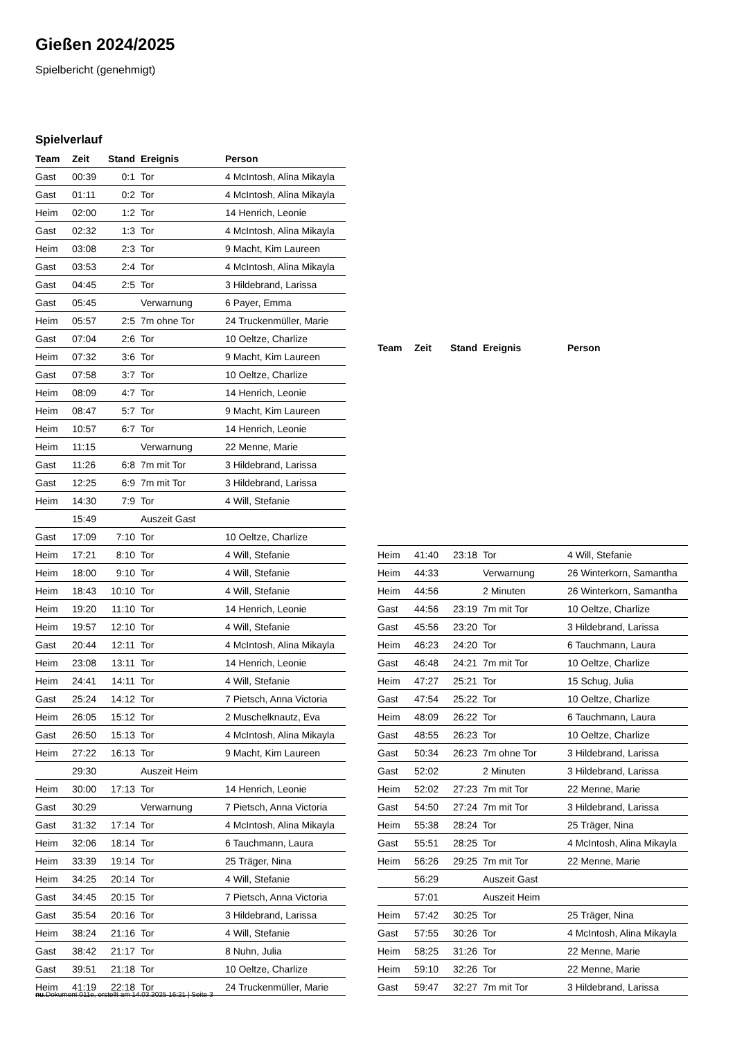Gießen 2024/2025
Spielbericht (genehmigt)
Spielverlauf
| Team | Zeit | Stand | Ereignis | Person |
| --- | --- | --- | --- | --- |
| Gast | 00:39 | 0:1 | Tor | 4 McIntosh, Alina Mikayla |
| Gast | 01:11 | 0:2 | Tor | 4 McIntosh, Alina Mikayla |
| Heim | 02:00 | 1:2 | Tor | 14 Henrich, Leonie |
| Gast | 02:32 | 1:3 | Tor | 4 McIntosh, Alina Mikayla |
| Heim | 03:08 | 2:3 | Tor | 9 Macht, Kim Laureen |
| Gast | 03:53 | 2:4 | Tor | 4 McIntosh, Alina Mikayla |
| Gast | 04:45 | 2:5 | Tor | 3 Hildebrand, Larissa |
| Gast | 05:45 | | Verwarnung | 6 Payer, Emma |
| Heim | 05:57 | 2:5 | 7m ohne Tor | 24 Truckenmüller, Marie |
| Gast | 07:04 | 2:6 | Tor | 10 Oeltze, Charlize |
| Heim | 07:32 | 3:6 | Tor | 9 Macht, Kim Laureen |
| Gast | 07:58 | 3:7 | Tor | 10 Oeltze, Charlize |
| Heim | 08:09 | 4:7 | Tor | 14 Henrich, Leonie |
| Heim | 08:47 | 5:7 | Tor | 9 Macht, Kim Laureen |
| Heim | 10:57 | 6:7 | Tor | 14 Henrich, Leonie |
| Heim | 11:15 | | Verwarnung | 22 Menne, Marie |
| Gast | 11:26 | 6:8 | 7m mit Tor | 3 Hildebrand, Larissa |
| Gast | 12:25 | 6:9 | 7m mit Tor | 3 Hildebrand, Larissa |
| Heim | 14:30 | 7:9 | Tor | 4 Will, Stefanie |
| | 15:49 | | Auszeit Gast | |
| Gast | 17:09 | 7:10 | Tor | 10 Oeltze, Charlize |
| Heim | 17:21 | 8:10 | Tor | 4 Will, Stefanie |
| Heim | 18:00 | 9:10 | Tor | 4 Will, Stefanie |
| Heim | 18:43 | 10:10 | Tor | 4 Will, Stefanie |
| Heim | 19:20 | 11:10 | Tor | 14 Henrich, Leonie |
| Heim | 19:57 | 12:10 | Tor | 4 Will, Stefanie |
| Gast | 20:44 | 12:11 | Tor | 4 McIntosh, Alina Mikayla |
| Heim | 23:08 | 13:11 | Tor | 14 Henrich, Leonie |
| Heim | 24:41 | 14:11 | Tor | 4 Will, Stefanie |
| Gast | 25:24 | 14:12 | Tor | 7 Pietsch, Anna Victoria |
| Heim | 26:05 | 15:12 | Tor | 2 Muschelknautz, Eva |
| Gast | 26:50 | 15:13 | Tor | 4 McIntosh, Alina Mikayla |
| Heim | 27:22 | 16:13 | Tor | 9 Macht, Kim Laureen |
| | 29:30 | | Auszeit Heim | |
| Heim | 30:00 | 17:13 | Tor | 14 Henrich, Leonie |
| Gast | 30:29 | | Verwarnung | 7 Pietsch, Anna Victoria |
| Gast | 31:32 | 17:14 | Tor | 4 McIntosh, Alina Mikayla |
| Heim | 32:06 | 18:14 | Tor | 6 Tauchmann, Laura |
| Heim | 33:39 | 19:14 | Tor | 25 Träger, Nina |
| Heim | 34:25 | 20:14 | Tor | 4 Will, Stefanie |
| Gast | 34:45 | 20:15 | Tor | 7 Pietsch, Anna Victoria |
| Gast | 35:54 | 20:16 | Tor | 3 Hildebrand, Larissa |
| Heim | 38:24 | 21:16 | Tor | 4 Will, Stefanie |
| Gast | 38:42 | 21:17 | Tor | 8 Nuhn, Julia |
| Gast | 39:51 | 21:18 | Tor | 10 Oeltze, Charlize |
| Heim | 41:19 | 22:18 | Tor | 24 Truckenmüller, Marie |
| Team | Zeit | Stand | Ereignis | Person |
| --- | --- | --- | --- | --- |
| Heim | 41:40 | 23:18 | Tor | 4 Will, Stefanie |
| Heim | 44:33 | | Verwarnung | 26 Winterkorn, Samantha |
| Heim | 44:56 | | 2 Minuten | 26 Winterkorn, Samantha |
| Gast | 44:56 | 23:19 | 7m mit Tor | 10 Oeltze, Charlize |
| Gast | 45:56 | 23:20 | Tor | 3 Hildebrand, Larissa |
| Heim | 46:23 | 24:20 | Tor | 6 Tauchmann, Laura |
| Gast | 46:48 | 24:21 | 7m mit Tor | 10 Oeltze, Charlize |
| Heim | 47:27 | 25:21 | Tor | 15 Schug, Julia |
| Gast | 47:54 | 25:22 | Tor | 10 Oeltze, Charlize |
| Heim | 48:09 | 26:22 | Tor | 6 Tauchmann, Laura |
| Gast | 48:55 | 26:23 | Tor | 10 Oeltze, Charlize |
| Gast | 50:34 | 26:23 | 7m ohne Tor | 3 Hildebrand, Larissa |
| Gast | 52:02 | | 2 Minuten | 3 Hildebrand, Larissa |
| Heim | 52:02 | 27:23 | 7m mit Tor | 22 Menne, Marie |
| Gast | 54:50 | 27:24 | 7m mit Tor | 3 Hildebrand, Larissa |
| Heim | 55:38 | 28:24 | Tor | 25 Träger, Nina |
| Gast | 55:51 | 28:25 | Tor | 4 McIntosh, Alina Mikayla |
| Heim | 56:26 | 29:25 | 7m mit Tor | 22 Menne, Marie |
| | 56:29 | | Auszeit Gast | |
| | 57:01 | | Auszeit Heim | |
| Heim | 57:42 | 30:25 | Tor | 25 Träger, Nina |
| Gast | 57:55 | 30:26 | Tor | 4 McIntosh, Alina Mikayla |
| Heim | 58:25 | 31:26 | Tor | 22 Menne, Marie |
| Heim | 59:10 | 32:26 | Tor | 22 Menne, Marie |
| Gast | 59:47 | 32:27 | 7m mit Tor | 3 Hildebrand, Larissa |
nu.Dokument 011e, erstellt am 14.03.2025 16:21 | Seite 3